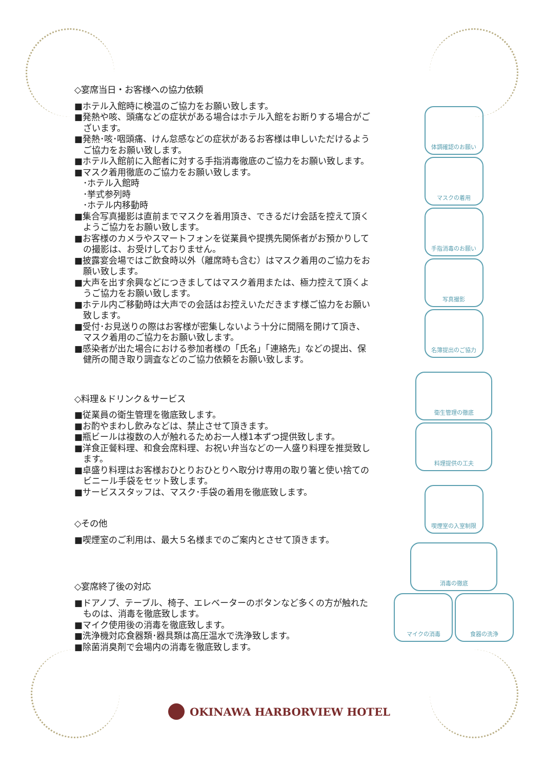◇宴席当日・お客様への協力依頼
■ホテル入館時に検温のご協力をお願い致します。
■発熱や咳、頭痛などの症状がある場合はホテル入館をお断りする場合がございます。
■発熱･咳･咽頭痛、けん怠感などの症状があるお客様は申しいただけるようご協力をお願い致します。
■ホテル入館前に入館者に対する手指消毒徹底のご協力をお願い致します。
■マスク着用徹底のご協力をお願い致します。
･ホテル入館時
･挙式参列時
･ホテル内移動時
■集合写真撮影は直前までマスクを着用頂き、できるだけ会話を控えて頂くようご協力をお願い致します。
■お客様のカメラやスマートフォンを従業員や提携先関係者がお預かりしての撮影は、お受けしておりません。
■披露宴会場ではご飲食時以外（離席時も含む）はマスク着用のご協力をお願い致します。
■大声を出す余興などにつきましてはマスク着用または、極力控えて頂くようご協力をお願い致します。
■ホテル内ご移動時は大声での会話はお控えいただきます様ご協力をお願い致します。
■受付･お見送りの際はお客様が密集しないよう十分に間隔を開けて頂き、マスク着用のご協力をお願い致します。
■感染者が出た場合における参加者様の「氏名」「連絡先」などの提出、保健所の聞き取り調査などのご協力依頼をお願い致します。
◇料理＆ドリンク＆サービス
■従業員の衛生管理を徹底致します。
■お酌やまわし飲みなどは、禁止させて頂きます。
■瓶ビールは複数の人が触れるためお一人様1本ずつ提供致します。
■洋食正餐料理、和食会席料理、お祝い弁当などの一人盛り料理を推奨致します。
■卓盛り料理はお客様おひとりおひとりへ取分け専用の取り箸と使い捨てのビニール手袋をセット致します。
■サービススタッフは、マスク･手袋の着用を徹底致します。
◇その他
■喫煙室のご利用は、最大５名様までのご案内とさせて頂きます。
◇宴席終了後の対応
■ドアノブ、テーブル、椅子、エレベーターのボタンなど多くの方が触れたものは、消毒を徹底致します。
■マイク使用後の消毒を徹底致します。
■洗浄機対応食器類･器具類は高圧温水で洗浄致します。
■除菌消臭剤で会場内の消毒を徹底致します。
体調確認のお願い
マスクの着用
手指消毒のお願い
写真撮影
名簿提出のご協力
衛生管理の徹底
料理提供の工夫
喫煙室の入室制限
消毒の徹底
マイクの消毒 食器の洗浄
OKINAWA HARBORVIEW HOTEL